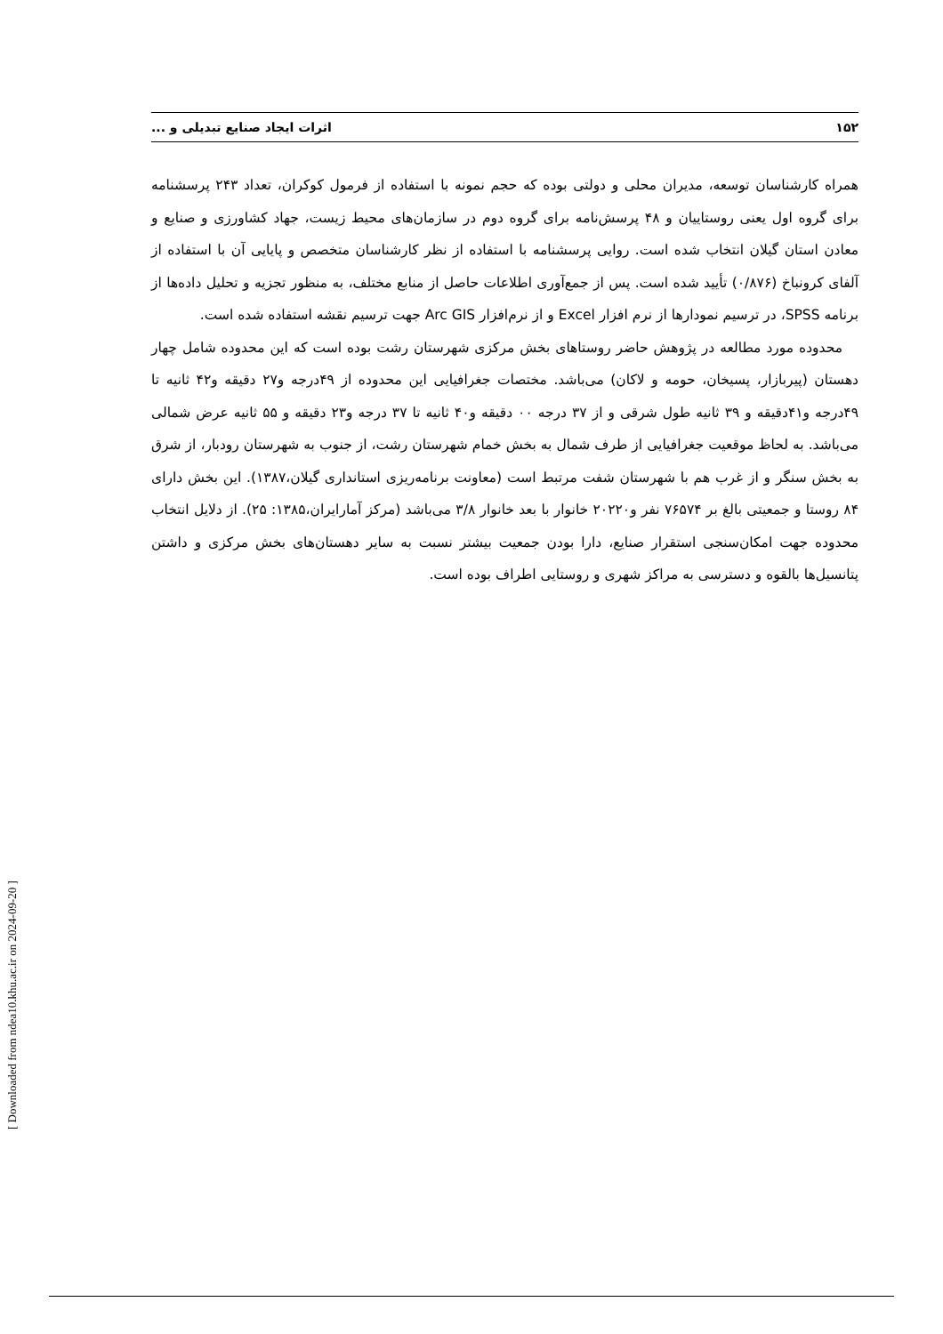۱۵۲ اثرات ایجاد صنایع تبدیلی و ...
همراه کارشناسان توسعه، مدیران محلی و دولتی بوده که حجم نمونه با استفاده از فرمول کوکران، تعداد ۲۴۳ پرسشنامه برای گروه اول یعنی روستاییان و ۴۸ پرسش‌نامه برای گروه دوم در سازمان‌های محیط زیست، جهاد کشاورزی و صنایع و معادن استان گیلان انتخاب شده است. روایی پرسشنامه با استفاده از نظر کارشناسان متخصص و پایایی آن با استفاده از آلفای کرونباخ (۰/۸۷۶) تأیید شده است. پس از جمع‌آوری اطلاعات حاصل از منابع مختلف، به منظور تجزیه و تحلیل داده‌ها از برنامه SPSS، در ترسیم نمودارها از نرم افزار Excel و از نرم‌افزار Arc GIS جهت ترسیم نقشه استفاده شده است.
محدوده مورد مطالعه در پژوهش حاضر روستاهای بخش مرکزی شهرستان رشت بوده است که این محدوده شامل چهار دهستان (پیربازار، پسیخان، حومه و لاکان) می‌باشد. مختصات جغرافیایی این محدوده از ۴۹درجه و۲۷ دقیقه و۴۲ ثانیه تا ۴۹درجه و۴۱دقیقه و ۳۹ ثانیه طول شرقی و از ۳۷ درجه ۰۰ دقیقه و۴۰ ثانیه تا ۳۷ درجه و۲۳ دقیقه و ۵۵ ثانیه عرض شمالی می‌باشد. به لحاظ موقعیت جغرافیایی از طرف شمال به بخش خمام شهرستان رشت، از جنوب به شهرستان رودبار، از شرق به بخش سنگر و از غرب هم با شهرستان شفت مرتبط است (معاونت برنامه‌ریزی استانداری گیلان،۱۳۸۷). این بخش دارای ۸۴ روستا و جمعیتی بالغ بر ۷۶۵۷۴ نفر و۲۰۲۲۰ خانوار با بعد خانوار ۳/۸ می‌باشد (مرکز آمارایران،۱۳۸۵: ۲۵). از دلایل انتخاب محدوده جهت امکان‌سنجی استقرار صنایع، دارا بودن جمعیت بیشتر نسبت به سایر دهستان‌های بخش مرکزی و داشتن پتانسیل‌ها بالقوه و دسترسی به مراکز شهری و روستایی اطراف بوده است.
[ Downloaded from ndea10.khu.ac.ir on 2024-09-20 ]